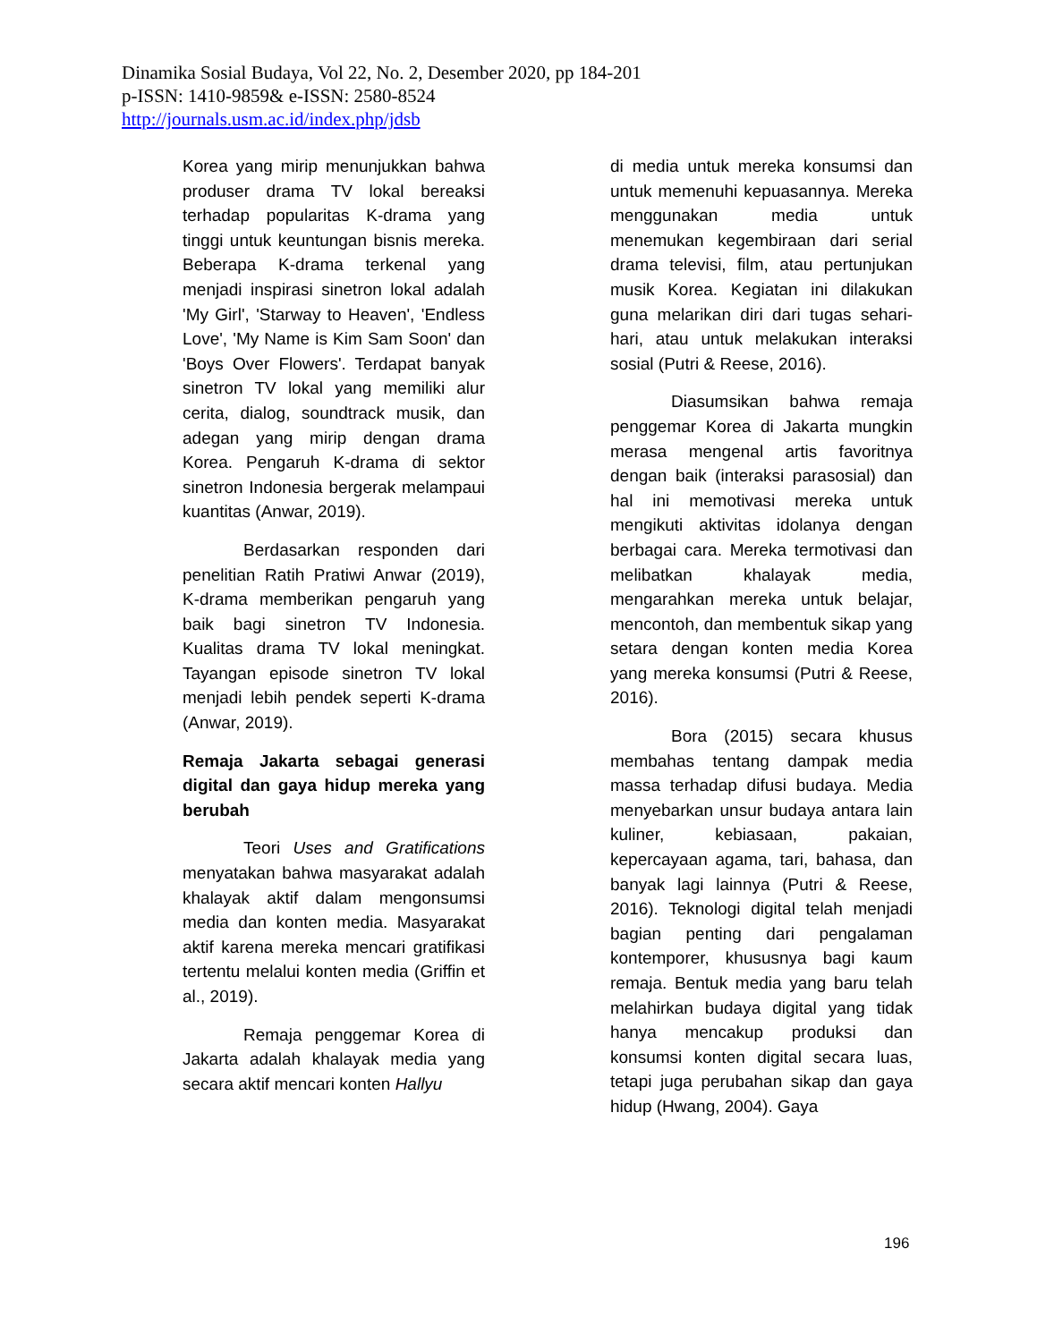Dinamika Sosial Budaya, Vol 22, No. 2, Desember 2020, pp 184-201
p-ISSN: 1410-9859& e-ISSN: 2580-8524
http://journals.usm.ac.id/index.php/jdsb
Korea yang mirip menunjukkan bahwa produser drama TV lokal bereaksi terhadap popularitas K-drama yang tinggi untuk keuntungan bisnis mereka. Beberapa K-drama terkenal yang menjadi inspirasi sinetron lokal adalah 'My Girl', 'Starway to Heaven', 'Endless Love', 'My Name is Kim Sam Soon' dan 'Boys Over Flowers'. Terdapat banyak sinetron TV lokal yang memiliki alur cerita, dialog, soundtrack musik, dan adegan yang mirip dengan drama Korea. Pengaruh K-drama di sektor sinetron Indonesia bergerak melampaui kuantitas (Anwar, 2019).
Berdasarkan responden dari penelitian Ratih Pratiwi Anwar (2019), K-drama memberikan pengaruh yang baik bagi sinetron TV Indonesia. Kualitas drama TV lokal meningkat. Tayangan episode sinetron TV lokal menjadi lebih pendek seperti K-drama (Anwar, 2019).
Remaja Jakarta sebagai generasi digital dan gaya hidup mereka yang berubah
Teori Uses and Gratifications menyatakan bahwa masyarakat adalah khalayak aktif dalam mengonsumsi media dan konten media. Masyarakat aktif karena mereka mencari gratifikasi tertentu melalui konten media (Griffin et al., 2019).
Remaja penggemar Korea di Jakarta adalah khalayak media yang secara aktif mencari konten Hallyu
di media untuk mereka konsumsi dan untuk memenuhi kepuasannya. Mereka menggunakan media untuk menemukan kegembiraan dari serial drama televisi, film, atau pertunjukan musik Korea. Kegiatan ini dilakukan guna melarikan diri dari tugas sehari-hari, atau untuk melakukan interaksi sosial (Putri & Reese, 2016).
Diasumsikan bahwa remaja penggemar Korea di Jakarta mungkin merasa mengenal artis favoritnya dengan baik (interaksi parasosial) dan hal ini memotivasi mereka untuk mengikuti aktivitas idolanya dengan berbagai cara. Mereka termotivasi dan melibatkan khalayak media, mengarahkan mereka untuk belajar, mencontoh, dan membentuk sikap yang setara dengan konten media Korea yang mereka konsumsi (Putri & Reese, 2016).
Bora (2015) secara khusus membahas tentang dampak media massa terhadap difusi budaya. Media menyebarkan unsur budaya antara lain kuliner, kebiasaan, pakaian, kepercayaan agama, tari, bahasa, dan banyak lagi lainnya (Putri & Reese, 2016). Teknologi digital telah menjadi bagian penting dari pengalaman kontemporer, khususnya bagi kaum remaja. Bentuk media yang baru telah melahirkan budaya digital yang tidak hanya mencakup produksi dan konsumsi konten digital secara luas, tetapi juga perubahan sikap dan gaya hidup (Hwang, 2004). Gaya
196